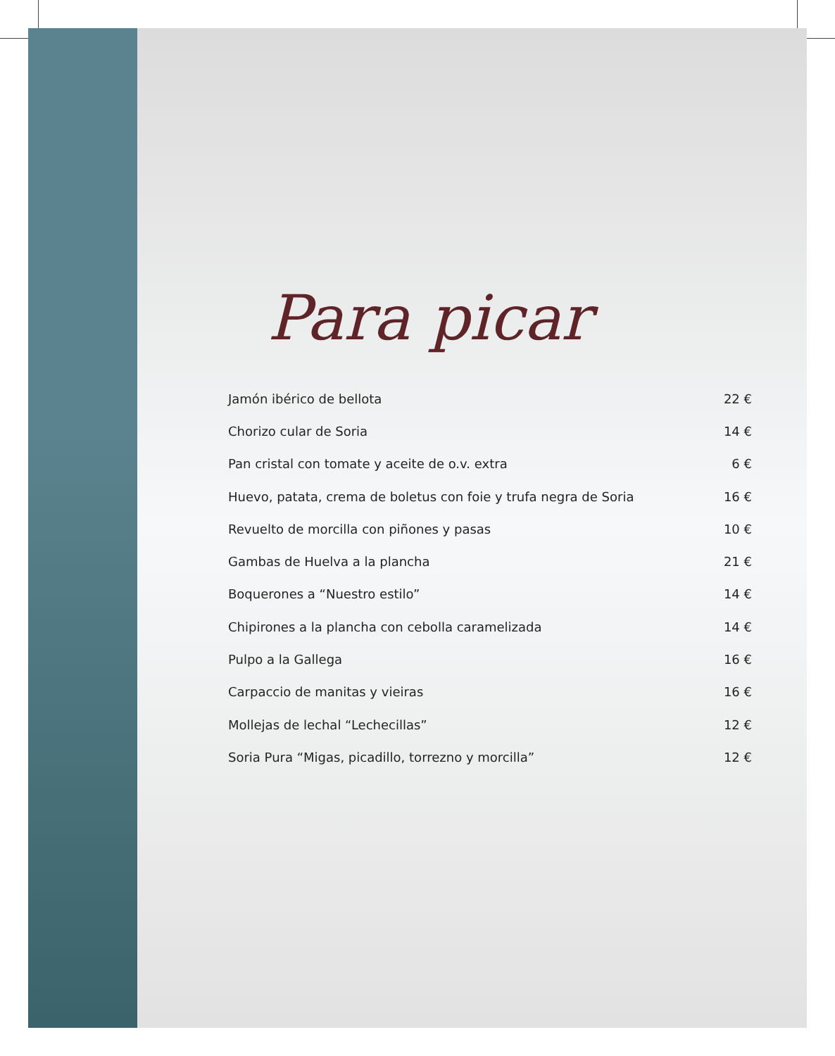Para picar
| Jamón ibérico de bellota | 22 € |
| Chorizo cular de Soria | 14 € |
| Pan cristal con tomate y aceite de o.v. extra | 6 € |
| Huevo, patata, crema de boletus con foie y trufa negra de Soria | 16 € |
| Revuelto de morcilla con piñones y pasas | 10 € |
| Gambas de Huelva a la plancha | 21 € |
| Boquerones a “Nuestro estilo” | 14 € |
| Chipirones a la plancha con cebolla caramelizada | 14 € |
| Pulpo a la Gallega | 16 € |
| Carpaccio de manitas y vieiras | 16 € |
| Mollejas de lechal “Lechecillas” | 12 € |
| Soria Pura “Migas, picadillo, torrezno y morcilla” | 12 € |